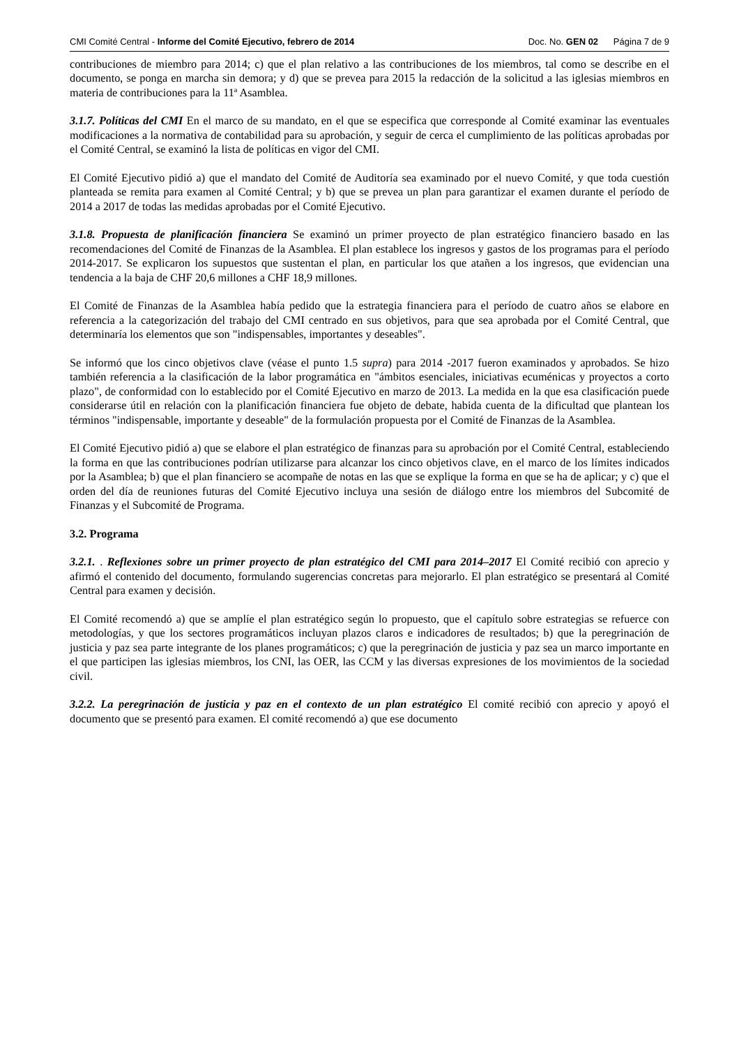CMI Comité Central - Informe del Comité Ejecutivo, febrero de 2014 Doc. No. GEN 02 Página 7 de 9
contribuciones de miembro para 2014; c) que el plan relativo a las contribuciones de los miembros, tal como se describe en el documento, se ponga en marcha sin demora; y d) que se prevea para 2015 la redacción de la solicitud a las iglesias miembros en materia de contribuciones para la 11ª Asamblea.
3.1.7. Políticas del CMI En el marco de su mandato, en el que se especifica que corresponde al Comité examinar las eventuales modificaciones a la normativa de contabilidad para su aprobación, y seguir de cerca el cumplimiento de las políticas aprobadas por el Comité Central, se examinó la lista de políticas en vigor del CMI.
El Comité Ejecutivo pidió a) que el mandato del Comité de Auditoría sea examinado por el nuevo Comité, y que toda cuestión planteada se remita para examen al Comité Central; y b) que se prevea un plan para garantizar el examen durante el período de 2014 a 2017 de todas las medidas aprobadas por el Comité Ejecutivo.
3.1.8. Propuesta de planificación financiera Se examinó un primer proyecto de plan estratégico financiero basado en las recomendaciones del Comité de Finanzas de la Asamblea. El plan establece los ingresos y gastos de los programas para el período 2014-2017. Se explicaron los supuestos que sustentan el plan, en particular los que atañen a los ingresos, que evidencian una tendencia a la baja de CHF 20,6 millones a CHF 18,9 millones.
El Comité de Finanzas de la Asamblea había pedido que la estrategia financiera para el período de cuatro años se elabore en referencia a la categorización del trabajo del CMI centrado en sus objetivos, para que sea aprobada por el Comité Central, que determinaría los elementos que son "indispensables, importantes y deseables".
Se informó que los cinco objetivos clave (véase el punto 1.5 supra) para 2014 -2017 fueron examinados y aprobados. Se hizo también referencia a la clasificación de la labor programática en "ámbitos esenciales, iniciativas ecuménicas y proyectos a corto plazo", de conformidad con lo establecido por el Comité Ejecutivo en marzo de 2013. La medida en la que esa clasificación puede considerarse útil en relación con la planificación financiera fue objeto de debate, habida cuenta de la dificultad que plantean los términos "indispensable, importante y deseable" de la formulación propuesta por el Comité de Finanzas de la Asamblea.
El Comité Ejecutivo pidió a) que se elabore el plan estratégico de finanzas para su aprobación por el Comité Central, estableciendo la forma en que las contribuciones podrían utilizarse para alcanzar los cinco objetivos clave, en el marco de los límites indicados por la Asamblea; b) que el plan financiero se acompañe de notas en las que se explique la forma en que se ha de aplicar; y c) que el orden del día de reuniones futuras del Comité Ejecutivo incluya una sesión de diálogo entre los miembros del Subcomité de Finanzas y el Subcomité de Programa.
3.2. Programa
3.2.1. . Reflexiones sobre un primer proyecto de plan estratégico del CMI para 2014–2017 El Comité recibió con aprecio y afirmó el contenido del documento, formulando sugerencias concretas para mejorarlo. El plan estratégico se presentará al Comité Central para examen y decisión.
El Comité recomendó a) que se amplíe el plan estratégico según lo propuesto, que el capítulo sobre estrategias se refuerce con metodologías, y que los sectores programáticos incluyan plazos claros e indicadores de resultados; b) que la peregrinación de justicia y paz sea parte integrante de los planes programáticos; c) que la peregrinación de justicia y paz sea un marco importante en el que participen las iglesias miembros, los CNI, las OER, las CCM y las diversas expresiones de los movimientos de la sociedad civil.
3.2.2. La peregrinación de justicia y paz en el contexto de un plan estratégico El comité recibió con aprecio y apoyó el documento que se presentó para examen. El comité recomendó a) que ese documento